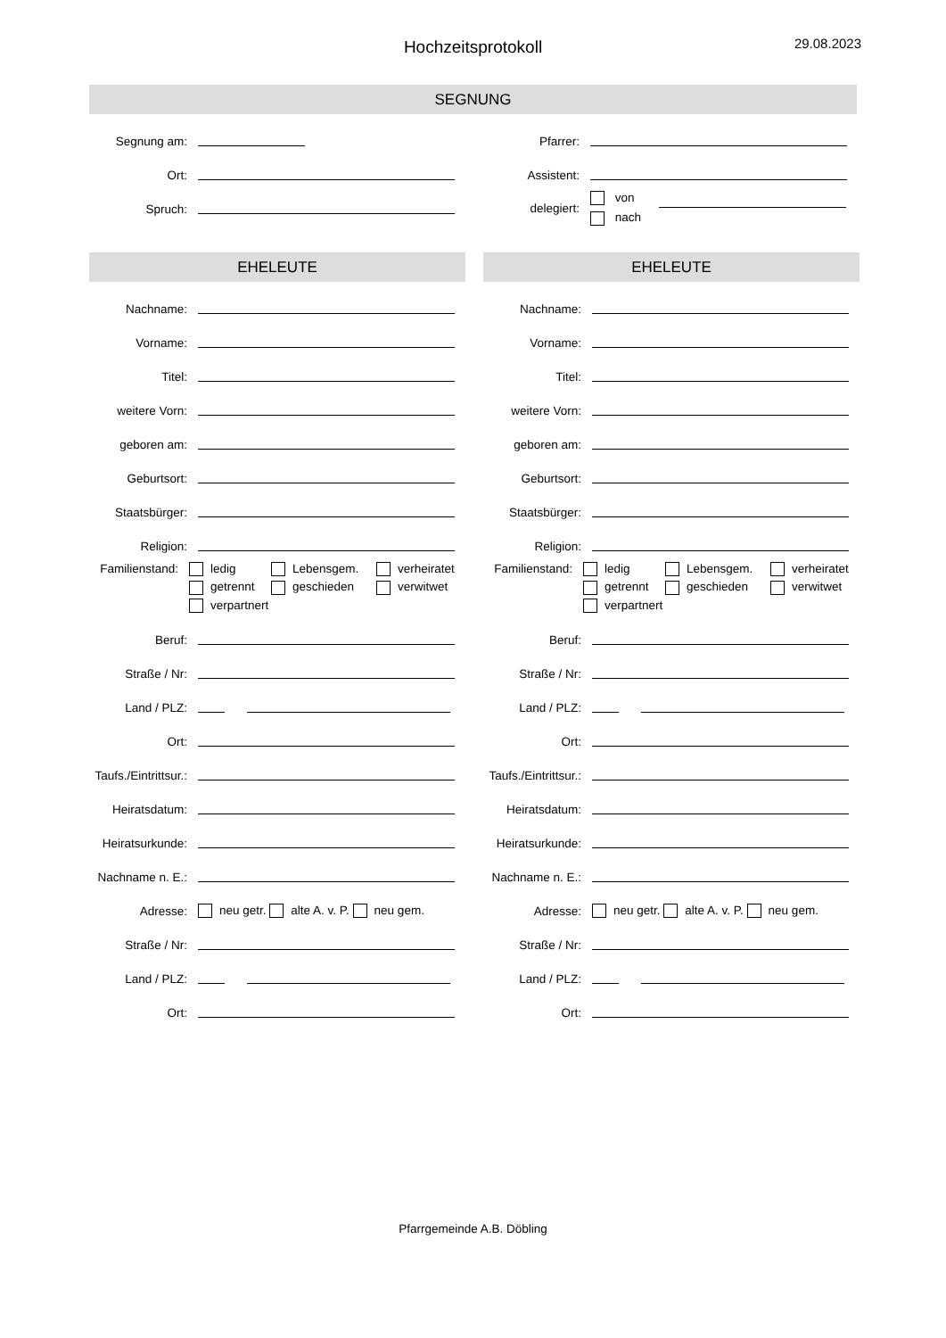Hochzeitsprotokoll 29.08.2023
SEGNUNG
Segnung am:
Ort:
Spruch:
Pfarrer:
Assistent:
delegiert:
von
nach
EHELEUTE
Nachname:
Vorname:
Titel:
weitere Vorn:
geboren am:
Geburtsort:
Staatsbürger:
Religion:
Familienstand:
ledig Lebensgem. verheiratet getrennt geschieden verwitwet verpartnert
Beruf:
Straße / Nr:
Land / PLZ:
Ort:
Taufs./Eintrittsur.:
Heiratsdatum:
Heiratsurkunde:
Nachname n. E.:
Adresse:
neu getr. alte A. v. P. neu gem.
Straße / Nr:
Land / PLZ:
Ort:
EHELEUTE
Nachname:
Vorname:
Titel:
weitere Vorn:
geboren am:
Geburtsort:
Staatsbürger:
Religion:
Familienstand:
ledig Lebensgem. verheiratet getrennt geschieden verwitwet verpartnert
Beruf:
Straße / Nr:
Land / PLZ:
Ort:
Taufs./Eintrittsur.:
Heiratsdatum:
Heiratsurkunde:
Nachname n. E.:
Adresse:
neu getr. alte A. v. P. neu gem.
Straße / Nr:
Land / PLZ:
Ort:
Pfarrgemeinde A.B. Döbling